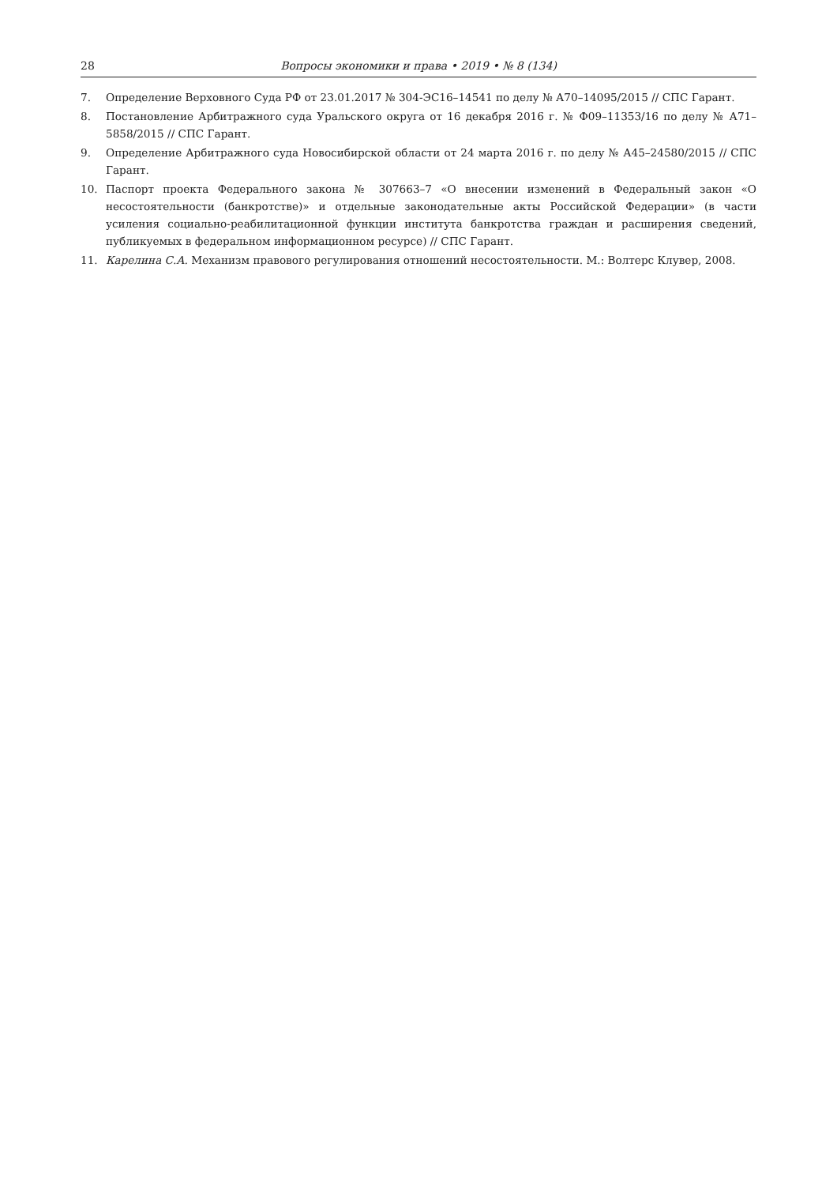28 Вопросы экономики и права • 2019 • № 8 (134)
7. Определение Верховного Суда РФ от 23.01.2017 № 304-ЭС16–14541 по делу № А70–14095/2015 // СПС Гарант.
8. Постановление Арбитражного суда Уральского округа от 16 декабря 2016 г. № Ф09–11353/16 по делу № А71–5858/2015 // СПС Гарант.
9. Определение Арбитражного суда Новосибирской области от 24 марта 2016 г. по делу № А45–24580/2015 // СПС Гарант.
10. Паспорт проекта Федерального закона № 307663–7 «О внесении изменений в Федеральный закон «О несостоятельности (банкротстве)» и отдельные законодательные акты Российской Федерации» (в части усиления социально-реабилитационной функции института банкротства граждан и расширения сведений, публикуемых в федеральном информационном ресурсе) // СПС Гарант.
11. Карелина С.А. Механизм правового регулирования отношений несостоятельности. М.: Волтерс Клувер, 2008.